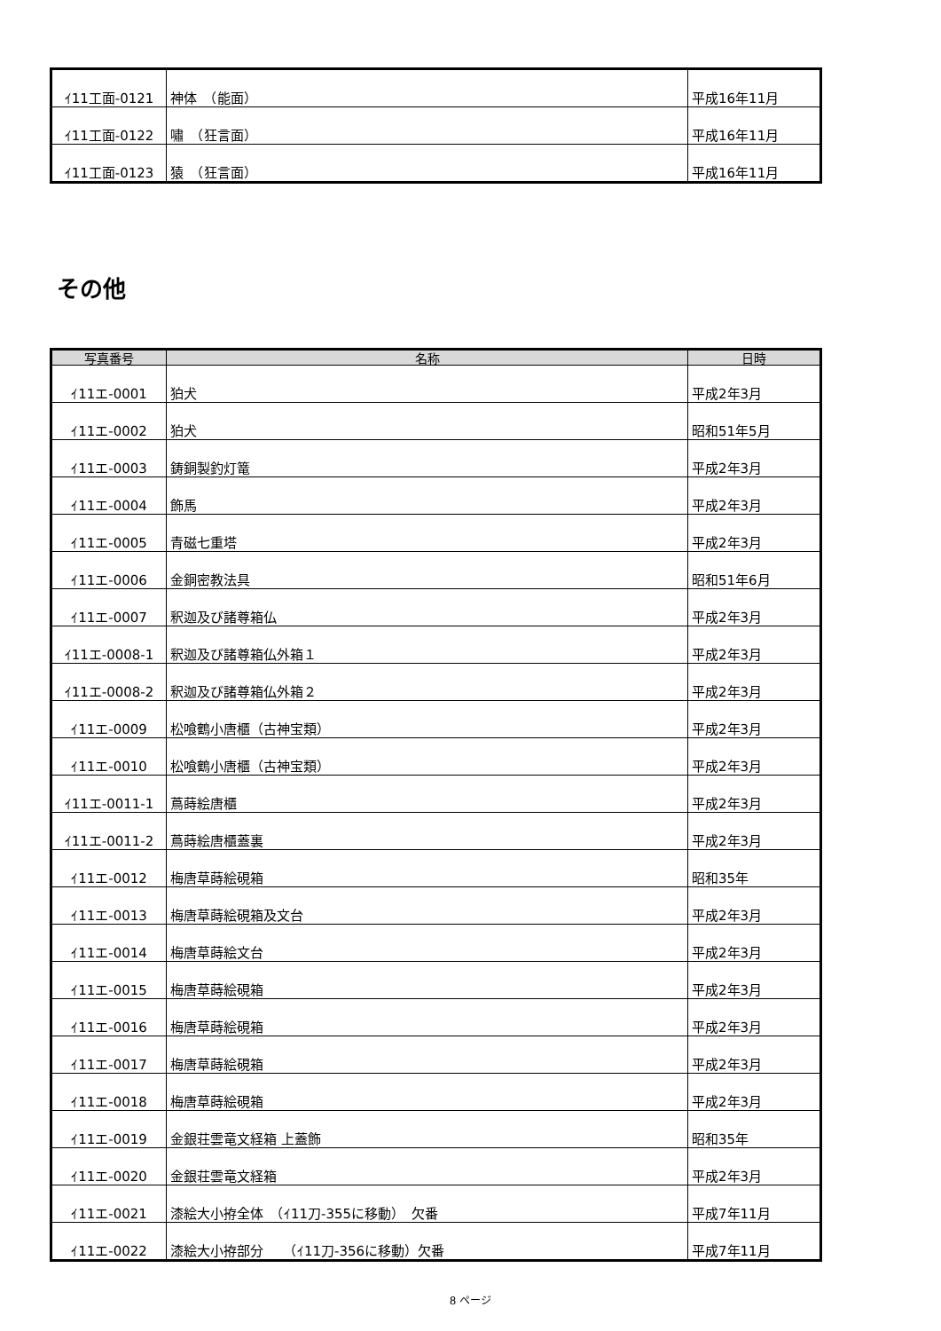| ｲ11工面-0121 | 神体 （能面） | 平成16年11月 |
| ｲ11工面-0122 | 嘯 （狂言面） | 平成16年11月 |
| ｲ11工面-0123 | 猿 （狂言面） | 平成16年11月 |
その他
| 写真番号 | 名称 | 日時 |
| --- | --- | --- |
| ｲ11エ-0001 | 狛犬 | 平成2年3月 |
| ｲ11エ-0002 | 狛犬 | 昭和51年5月 |
| ｲ11エ-0003 | 鋳銅製釣灯篭 | 平成2年3月 |
| ｲ11エ-0004 | 飾馬 | 平成2年3月 |
| ｲ11エ-0005 | 青磁七重塔 | 平成2年3月 |
| ｲ11エ-0006 | 金銅密教法具 | 昭和51年6月 |
| ｲ11エ-0007 | 釈迦及び諸尊箱仏 | 平成2年3月 |
| ｲ11エ-0008-1 | 釈迦及び諸尊箱仏外箱１ | 平成2年3月 |
| ｲ11エ-0008-2 | 釈迦及び諸尊箱仏外箱２ | 平成2年3月 |
| ｲ11エ-0009 | 松喰鶴小唐櫃（古神宝類） | 平成2年3月 |
| ｲ11エ-0010 | 松喰鶴小唐櫃（古神宝類） | 平成2年3月 |
| ｲ11エ-0011-1 | 蔦蒔絵唐櫃 | 平成2年3月 |
| ｲ11エ-0011-2 | 蔦蒔絵唐櫃蓋裏 | 平成2年3月 |
| ｲ11エ-0012 | 梅唐草蒔絵硯箱 | 昭和35年 |
| ｲ11エ-0013 | 梅唐草蒔絵硯箱及文台 | 平成2年3月 |
| ｲ11エ-0014 | 梅唐草蒔絵文台 | 平成2年3月 |
| ｲ11エ-0015 | 梅唐草蒔絵硯箱 | 平成2年3月 |
| ｲ11エ-0016 | 梅唐草蒔絵硯箱 | 平成2年3月 |
| ｲ11エ-0017 | 梅唐草蒔絵硯箱 | 平成2年3月 |
| ｲ11エ-0018 | 梅唐草蒔絵硯箱 | 平成2年3月 |
| ｲ11エ-0019 | 金銀荘雲竜文経箱 上蓋飾 | 昭和35年 |
| ｲ11エ-0020 | 金銀荘雲竜文経箱 | 平成2年3月 |
| ｲ11エ-0021 | 漆絵大小拵全体 （ｲ11刀-355に移動） 欠番 | 平成7年11月 |
| ｲ11エ-0022 | 漆絵大小拵部分 （ｲ11刀-356に移動）欠番 | 平成7年11月 |
8 ページ